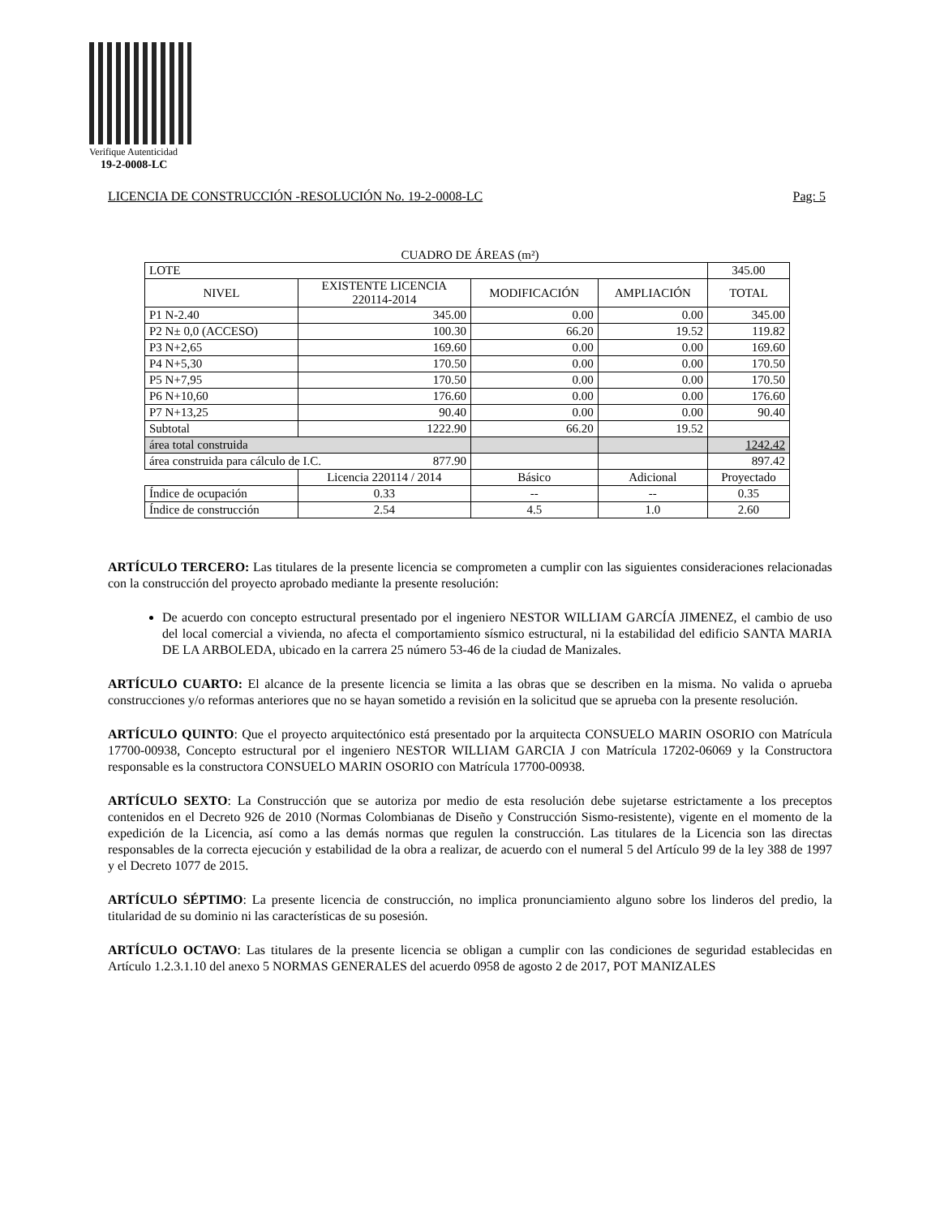Verifique Autenticidad
19-2-0008-LC
LICENCIA DE CONSTRUCCIÓN -RESOLUCIÓN No. 19-2-0008-LC Pag: 5
CUADRO DE ÁREAS (m²)
| LOTE | | | | 345.00 |
| NIVEL | EXISTENTE LICENCIA 220114-2014 | MODIFICACIÓN | AMPLIACIÓN | TOTAL |
| P1 N-2.40 | 345.00 | 0.00 | 0.00 | 345.00 |
| P2 N± 0,0 (ACCESO) | 100.30 | 66.20 | 19.52 | 119.82 |
| P3 N+2,65 | 169.60 | 0.00 | 0.00 | 169.60 |
| P4 N+5,30 | 170.50 | 0.00 | 0.00 | 170.50 |
| P5 N+7,95 | 170.50 | 0.00 | 0.00 | 170.50 |
| P6 N+10,60 | 176.60 | 0.00 | 0.00 | 176.60 |
| P7 N+13,25 | 90.40 | 0.00 | 0.00 | 90.40 |
| Subtotal | 1222.90 | 66.20 | 19.52 | |
| área total construida | | | | 1242.42 |
| área construida para cálculo de I.C. 877.90 | | | | 897.42 |
| | Licencia 220114 / 2014 | Básico | Adicional | Proyectado |
| Índice de ocupación | 0.33 | -- | -- | 0.35 |
| Índice de construcción | 2.54 | 4.5 | 1.0 | 2.60 |
ARTÍCULO TERCERO: Las titulares de la presente licencia se comprometen a cumplir con las siguientes consideraciones relacionadas con la construcción del proyecto aprobado mediante la presente resolución:
De acuerdo con concepto estructural presentado por el ingeniero NESTOR WILLIAM GARCÍA JIMENEZ, el cambio de uso del local comercial a vivienda, no afecta el comportamiento sísmico estructural, ni la estabilidad del edificio SANTA MARIA DE LA ARBOLEDA, ubicado en la carrera 25 número 53-46 de la ciudad de Manizales.
ARTÍCULO CUARTO: El alcance de la presente licencia se limita a las obras que se describen en la misma. No valida o aprueba construcciones y/o reformas anteriores que no se hayan sometido a revisión en la solicitud que se aprueba con la presente resolución.
ARTÍCULO QUINTO: Que el proyecto arquitectónico está presentado por la arquitecta CONSUELO MARIN OSORIO con Matrícula 17700-00938, Concepto estructural por el ingeniero NESTOR WILLIAM GARCIA J con Matrícula 17202-06069 y la Constructora responsable es la constructora CONSUELO MARIN OSORIO con Matrícula 17700-00938.
ARTÍCULO SEXTO: La Construcción que se autoriza por medio de esta resolución debe sujetarse estrictamente a los preceptos contenidos en el Decreto 926 de 2010 (Normas Colombianas de Diseño y Construcción Sismo-resistente), vigente en el momento de la expedición de la Licencia, así como a las demás normas que regulen la construcción. Las titulares de la Licencia son las directas responsables de la correcta ejecución y estabilidad de la obra a realizar, de acuerdo con el numeral 5 del Artículo 99 de la ley 388 de 1997 y el Decreto 1077 de 2015.
ARTÍCULO SÉPTIMO: La presente licencia de construcción, no implica pronunciamiento alguno sobre los linderos del predio, la titularidad de su dominio ni las características de su posesión.
ARTÍCULO OCTAVO: Las titulares de la presente licencia se obligan a cumplir con las condiciones de seguridad establecidas en Artículo 1.2.3.1.10 del anexo 5 NORMAS GENERALES del acuerdo 0958 de agosto 2 de 2017, POT MANIZALES